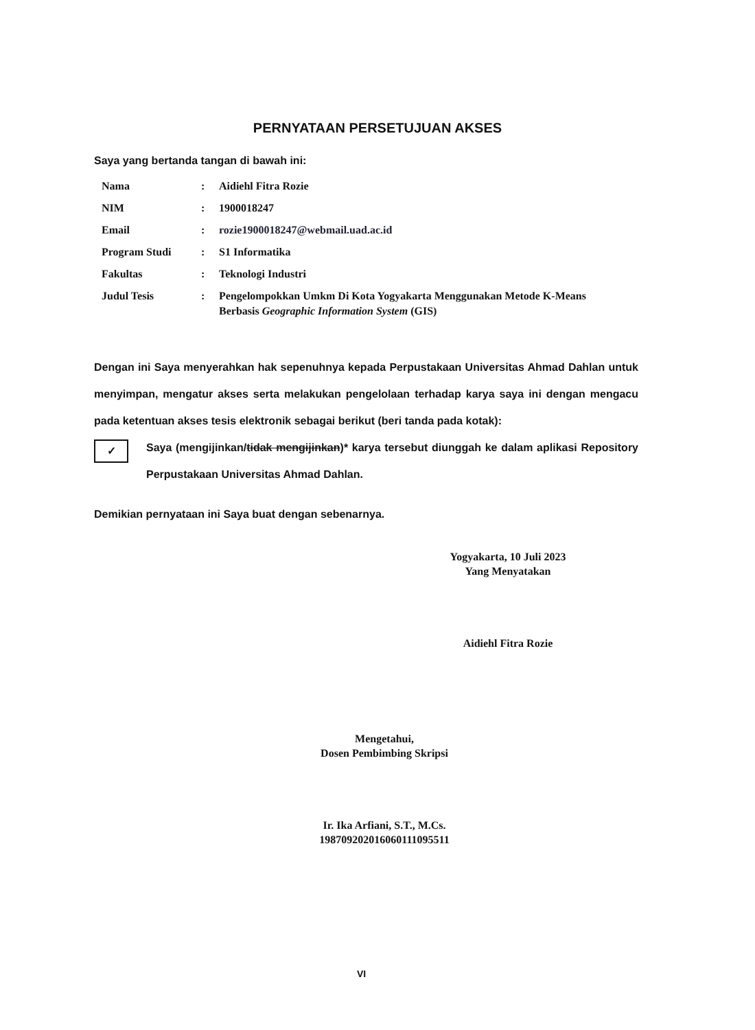PERNYATAAN PERSETUJUAN AKSES
Saya yang bertanda tangan di bawah ini:
| Nama | : | Aidiehl Fitra Rozie |
| NIM | : | 1900018247 |
| Email | : | rozie1900018247@webmail.uad.ac.id |
| Program Studi | : | S1 Informatika |
| Fakultas | : | Teknologi Industri |
| Judul Tesis | : | Pengelompokkan Umkm Di Kota Yogyakarta Menggunakan Metode K-Means Berbasis Geographic Information System (GIS) |
Dengan ini Saya menyerahkan hak sepenuhnya kepada Perpustakaan Universitas Ahmad Dahlan untuk menyimpan, mengatur akses serta melakukan pengelolaan terhadap karya saya ini dengan mengacu pada ketentuan akses tesis elektronik sebagai berikut (beri tanda pada kotak):
✓
Saya (mengijinkan/tidak mengijinkan)* karya tersebut diunggah ke dalam aplikasi Repository Perpustakaan Universitas Ahmad Dahlan.
Demikian pernyataan ini Saya buat dengan sebenarnya.
Yogyakarta, 10 Juli 2023
Yang Menyatakan
Aidiehl Fitra Rozie
Mengetahui,
Dosen Pembimbing Skripsi
Ir. Ika Arfiani, S.T., M.Cs.
198709202016060111095511
VI